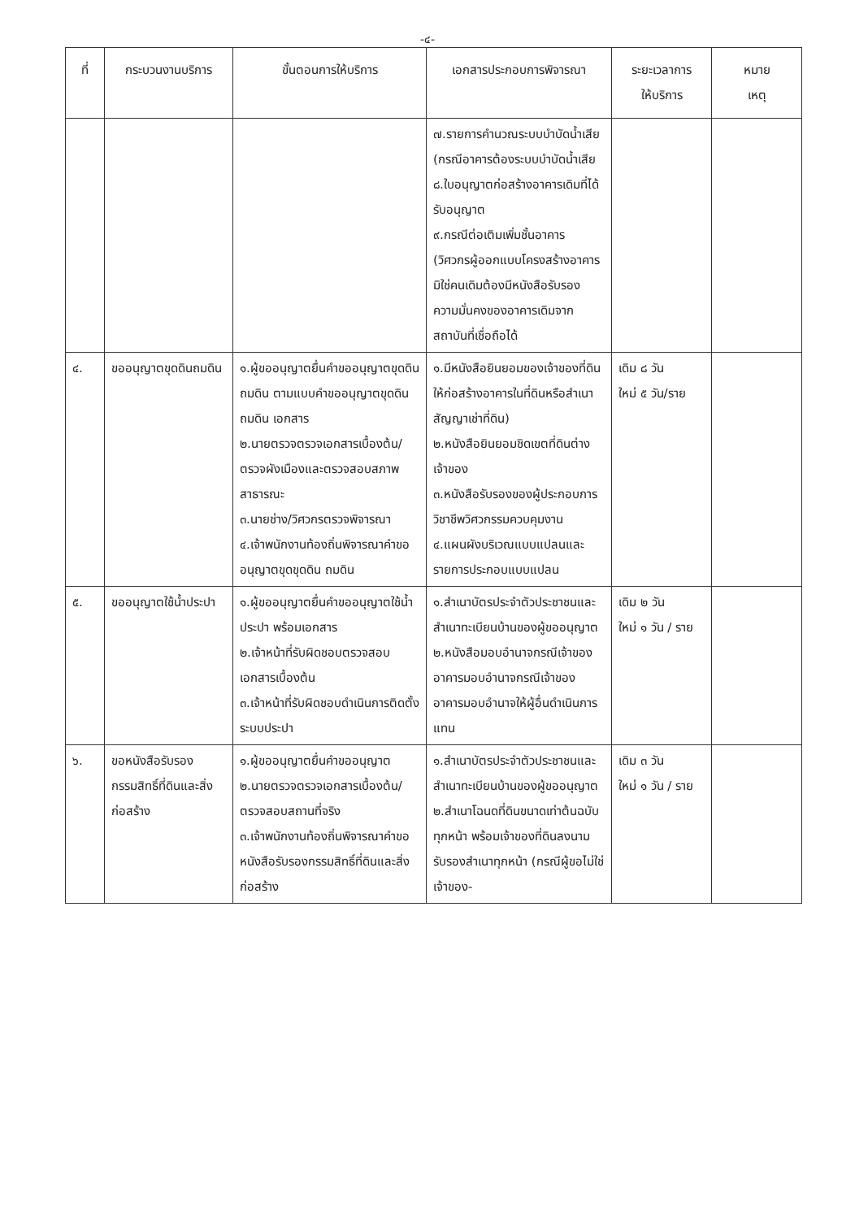-๔-
| ที่ | กระบวนงานบริการ | ขั้นตอนการให้บริการ | เอกสารประกอบการพิจารณา | ระยะเวลาการ ให้บริการ | หมาย เหตุ |
| --- | --- | --- | --- | --- | --- |
| | | | ๗.รายการคำนวณระบบบำบัดน้ำเสีย (กรณีอาคารต้องระบบบำบัดน้ำเสีย ๘.ใบอนุญาตก่อสร้างอาคารเดิมที่ได้รับอนุญาต ๙.กรณีต่อเติมเพิ่มชั้นอาคาร (วิศวกรผู้ออกแบบโครงสร้างอาคารมิใช่คนเดิมต้องมีหนังสือรับรองความมั่นคงของอาคารเดิมจากสถาบันที่เชื่อถือได้ | | |
| ๔. | ขออนุญาตขุดดินถมดิน | ๑.ผู้ขออนุญาตยื่นคำขออนุญาตขุดดิน ถมดิน ตามแบบคำขออนุญาตขุดดิน ถมดิน เอกสาร ๒.นายตรวจตรวจเอกสารเบื้องต้น/ตรวจผังเมืองและตรวจสอบสภาพสาธารณะ ๓.นายช่าง/วิศวกรตรวจพิจารณา ๔.เจ้าพนักงานท้องถิ่นพิจารณาคำขออนุญาตขุดขุดดิน ถมดิน | ๑.มีหนังสือยินยอมของเจ้าของที่ดินให้ก่อสร้างอาคารในที่ดินหรือสำเนาสัญญาเช่าที่ดิน) ๒.หนังสือยินยอมชิดเขตที่ดินต่างเจ้าของ ๓.หนังสือรับรองของผู้ประกอบการวิชาชีพวิศวกรรมควบคุมงาน ๔.แผนผังบริเวณแบบแปลนและรายการประกอบแบบแปลน | เดิม ๘ วัน ใหม่ ๕ วัน/ราย | |
| ๕. | ขออนุญาตใช้น้ำประปา | ๑.ผู้ขออนุญาตยื่นคำขออนุญาตใช้น้ำประปา พร้อมเอกสาร ๒.เจ้าหน้าที่รับผิดชอบตรวจสอบเอกสารเบื้องต้น ๓.เจ้าหน้าที่รับผิดชอบดำเนินการติดตั้งระบบประปา | ๑.สำเนาบัตรประจำตัวประชาชนและสำเนาทะเบียนบ้านของผู้ขออนุญาต ๒.หนังสือมอบอำนาจกรณีเจ้าของอาคารมอบอำนาจกรณีเจ้าของอาคารมอบอำนาจให้ผู้อื่นดำเนินการแทน | เดิม ๒ วัน ใหม่ ๑ วัน / ราย | |
| ๖. | ขอหนังสือรับรองกรรมสิทธิ์ที่ดินและสิ่งก่อสร้าง | ๑.ผู้ขออนุญาตยื่นคำขออนุญาต ๒.นายตรวจตรวจเอกสารเบื้องต้น/ตรวจสอบสถานที่จริง ๓.เจ้าพนักงานท้องถิ่นพิจารณาคำขอหนังสือรับรองกรรมสิทธิ์ที่ดินและสิ่งก่อสร้าง | ๑.สำเนาบัตรประจำตัวประชาชนและสำเนาทะเบียนบ้านของผู้ขออนุญาต ๒.สำเนาโฉนดที่ดินขนาดเท่าต้นฉบับทุกหน้า พร้อมเจ้าของที่ดินลงนามรับรองสำเนาทุกหน้า (กรณีผู้ขอไม่ใช่เจ้าของ- | เดิม ๓ วัน ใหม่ ๑ วัน / ราย | |